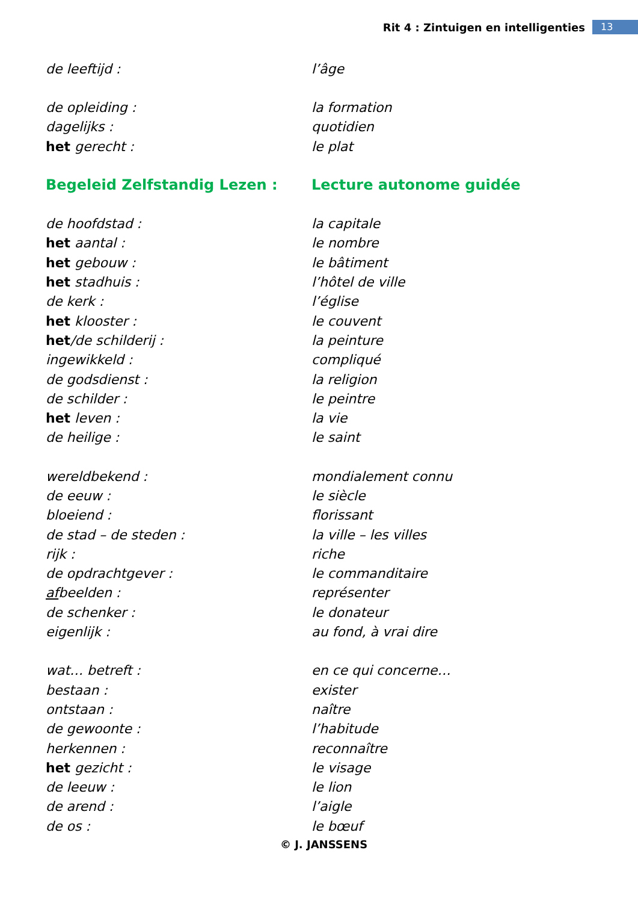Rit 4 : Zintuigen en intelligenties 13
| de leeftijd : | l’âge |
| de opleiding : | la formation |
| dagelijks : | quotidien |
| het gerecht : | le plat |
| Begeleid Zelfstandig Lezen : | Lecture autonome guidée |
| de hoofdstad : | la capitale |
| het aantal : | le nombre |
| het gebouw : | le bâtiment |
| het stadhuis : | l’hôtel de ville |
| de kerk : | l’église |
| het klooster : | le couvent |
| het /de schilderij : | la peinture |
| ingewikkeld : | compliqué |
| de godsdienst : | la religion |
| de schilder : | le peintre |
| het leven : | la vie |
| de heilige : | le saint |
| wereldbekend : | mondialement connu |
| de eeuw : | le siècle |
| bloeiend : | florissant |
| de stad – de steden : | la ville – les villes |
| rijk : | riche |
| de opdrachtgever : | le commanditaire |
| af beelden : | représenter |
| de schenker : | le donateur |
| eigenlijk : | au fond, à vrai dire |
| wat… betreft : | en ce qui concerne… |
| bestaan : | exister |
| ontstaan : | naître |
| de gewoonte : | l’habitude |
| herkennen : | reconnaître |
| het gezicht : | le visage |
| de leeuw : | le lion |
| de arend : | l’aigle |
| de os : | le bœuf |
© J. JANSSENS